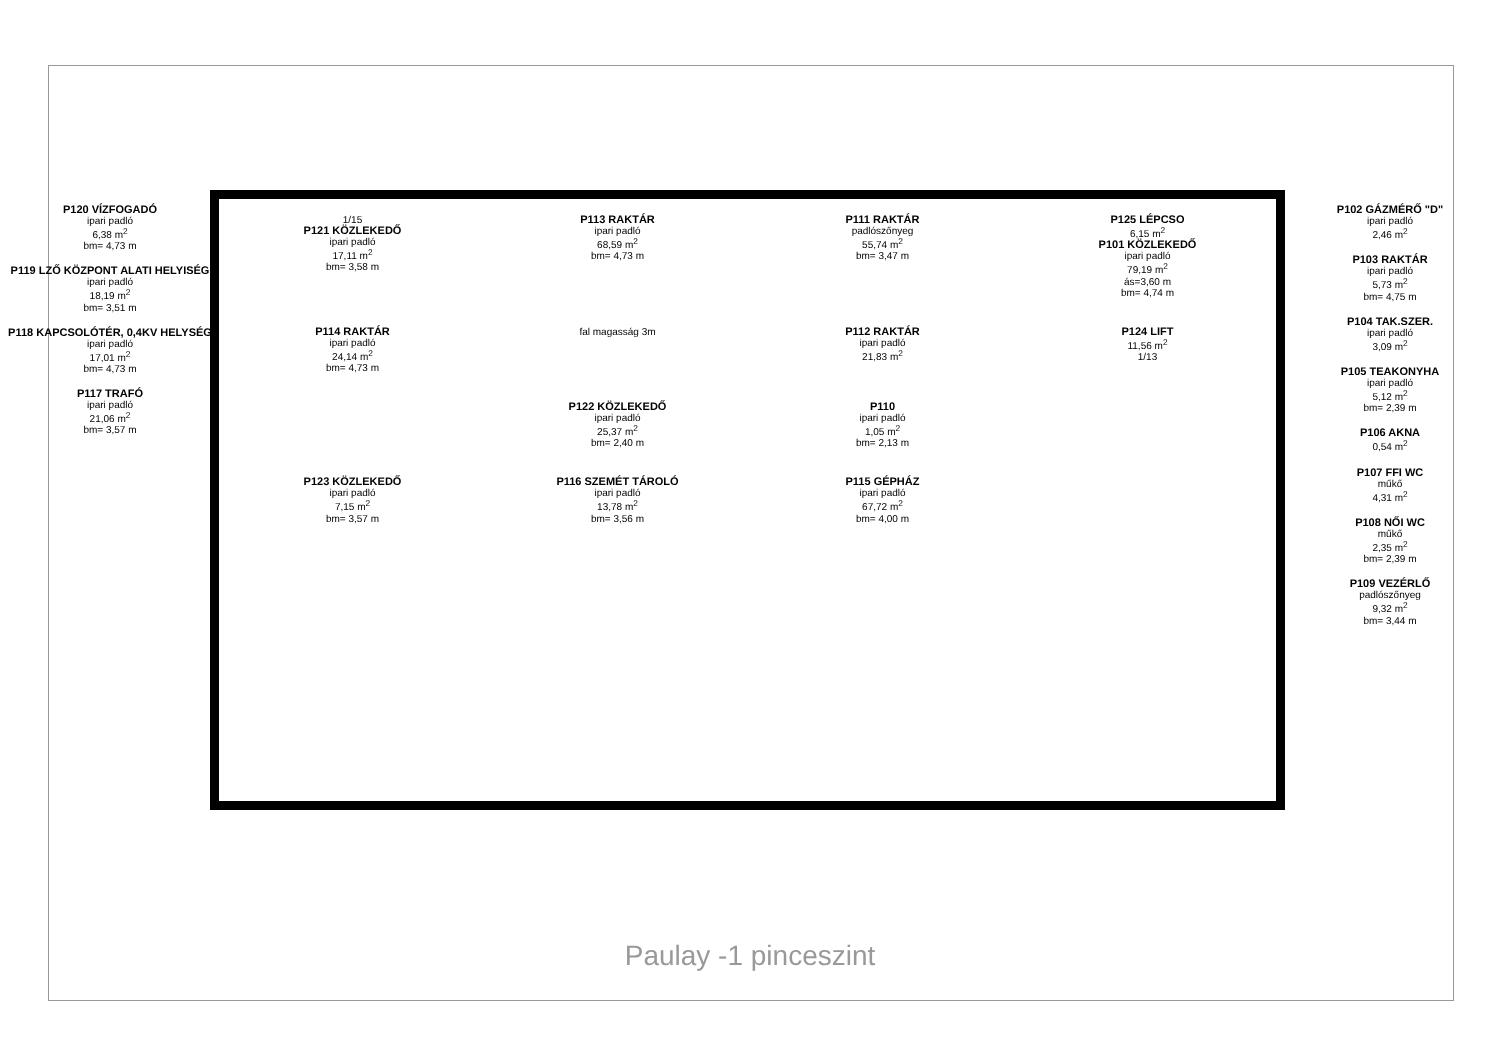P120 VÍZFOGADÓ
ipari padló
6,38 m<sup>2</sup>
bm= 4,73 m
P119 LZŐ KÖZPONT ALATI HELYISÉG
ipari padló
18,19 m<sup>2</sup>
bm= 3,51 m
P118 KAPCSOLÓTÉR, 0,4KV HELYSÉG
ipari padló
17,01 m<sup>2</sup>
bm= 4,73 m
P117 TRAFÓ
ipari padló
21,06 m<sup>2</sup>
bm= 3,57 m
1/15
P121 KÖZLEKEDŐ
ipari padló
17,11 m<sup>2</sup>
bm= 3,58 m
P113 RAKTÁR
ipari padló
68,59 m<sup>2</sup>
bm= 4,73 m
P111 RAKTÁR
padlószőnyeg
55,74 m<sup>2</sup>
bm= 3,47 m
P125 LÉPCSO
6,15 m<sup>2</sup>
P101 KÖZLEKEDŐ
ipari padló
79,19 m<sup>2</sup>
ás=3,60 m
bm= 4,74 m
P114 RAKTÁR
ipari padló
24,14 m<sup>2</sup>
bm= 4,73 m
fal magasság 3m
P112 RAKTÁR
ipari padló
21,83 m<sup>2</sup>
P124 LIFT
11,56 m<sup>2</sup>
1/13
P122 KÖZLEKEDŐ
ipari padló
25,37 m<sup>2</sup>
bm= 2,40 m
P110
ipari padló
1,05 m<sup>2</sup>
bm= 2,13 m
P123 KÖZLEKEDŐ
ipari padló
7,15 m<sup>2</sup>
bm= 3,57 m
P116 SZEMÉT TÁROLÓ
ipari padló
13,78 m<sup>2</sup>
bm= 3,56 m
P115 GÉPHÁZ
ipari padló
67,72 m<sup>2</sup>
bm= 4,00 m
P102 GÁZMÉRŐ "D"
ipari padló
2,46 m<sup>2</sup>
P103 RAKTÁR
ipari padló
5,73 m<sup>2</sup>
bm= 4,75 m
P104 TAK.SZER.
ipari padló
3,09 m<sup>2</sup>
P105 TEAKONYHA
ipari padló
5,12 m<sup>2</sup>
bm= 2,39 m
P106 AKNA
0,54 m<sup>2</sup>
P107 FFI WC
műkő
4,31 m<sup>2</sup>
P108 NŐI WC
műkő
2,35 m<sup>2</sup>
bm= 2,39 m
P109 VEZÉRLŐ
padlószőnyeg
9,32 m<sup>2</sup>
bm= 3,44 m
Paulay -1 pinceszint